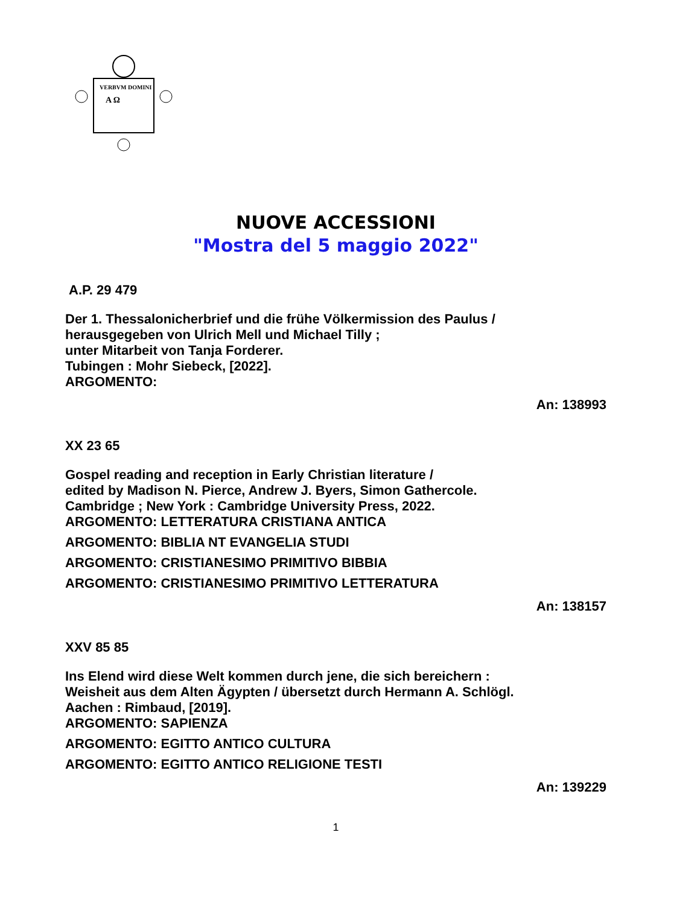VERBVM DOMINI
A Ω
NUOVE ACCESSIONI
"Mostra del 5 maggio 2022"
A.P. 29 479
Der 1. Thessalonicherbrief und die frühe Völkermission des Paulus /
herausgegeben von Ulrich Mell und Michael Tilly ;
unter Mitarbeit von Tanja Forderer.
Tubingen : Mohr Siebeck, [2022].
ARGOMENTO:
An: 138993
XX 23 65
Gospel reading and reception in Early Christian literature /
edited by Madison N. Pierce, Andrew J. Byers, Simon Gathercole.
Cambridge ; New York : Cambridge University Press, 2022.
ARGOMENTO: LETTERATURA CRISTIANA ANTICA
ARGOMENTO: BIBLIA NT EVANGELIA STUDI
ARGOMENTO: CRISTIANESIMO PRIMITIVO BIBBIA
ARGOMENTO: CRISTIANESIMO PRIMITIVO LETTERATURA
An: 138157
XXV 85 85
Ins Elend wird diese Welt kommen durch jene, die sich bereichern :
Weisheit aus dem Alten Ägypten / übersetzt durch Hermann A. Schlögl.
Aachen : Rimbaud, [2019].
ARGOMENTO: SAPIENZA
ARGOMENTO: EGITTO ANTICO CULTURA
ARGOMENTO: EGITTO ANTICO RELIGIONE TESTI
An: 139229
1